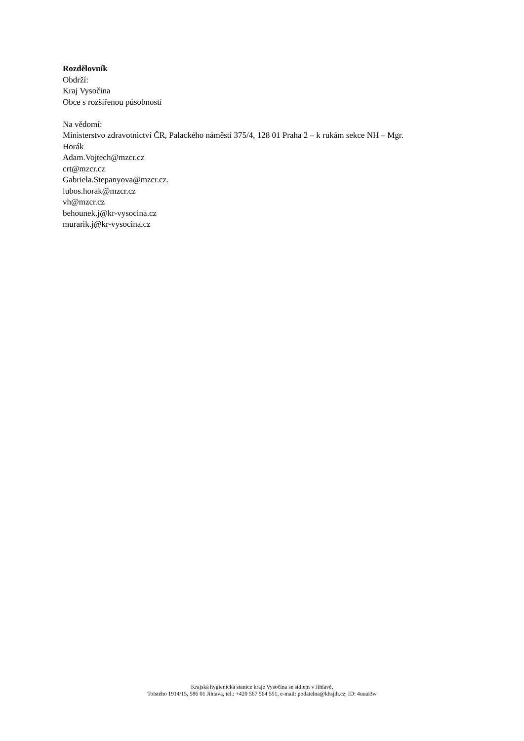Rozdělovník
Obdrží:
Kraj Vysočina
Obce s rozšířenou působností
Na vědomí:
Ministerstvo zdravotnictví ČR, Palackého náměstí 375/4, 128 01 Praha 2 – k rukám sekce NH – Mgr.
Horák
Adam.Vojtech@mzcr.cz
crt@mzcr.cz
Gabriela.Stepanyova@mzcr.cz.
lubos.horak@mzcr.cz
vh@mzcr.cz
behounek.j@kr-vysocina.cz
murarik.j@kr-vysocina.cz
Krajská hygienická stanice kraje Vysočina se sídlem v Jihlavě,
Tolstého 1914/15, 586 01 Jihlava, tel.: +420 567 564 551, e-mail: podatelna@khsjih.cz, ID: 4uuai3w